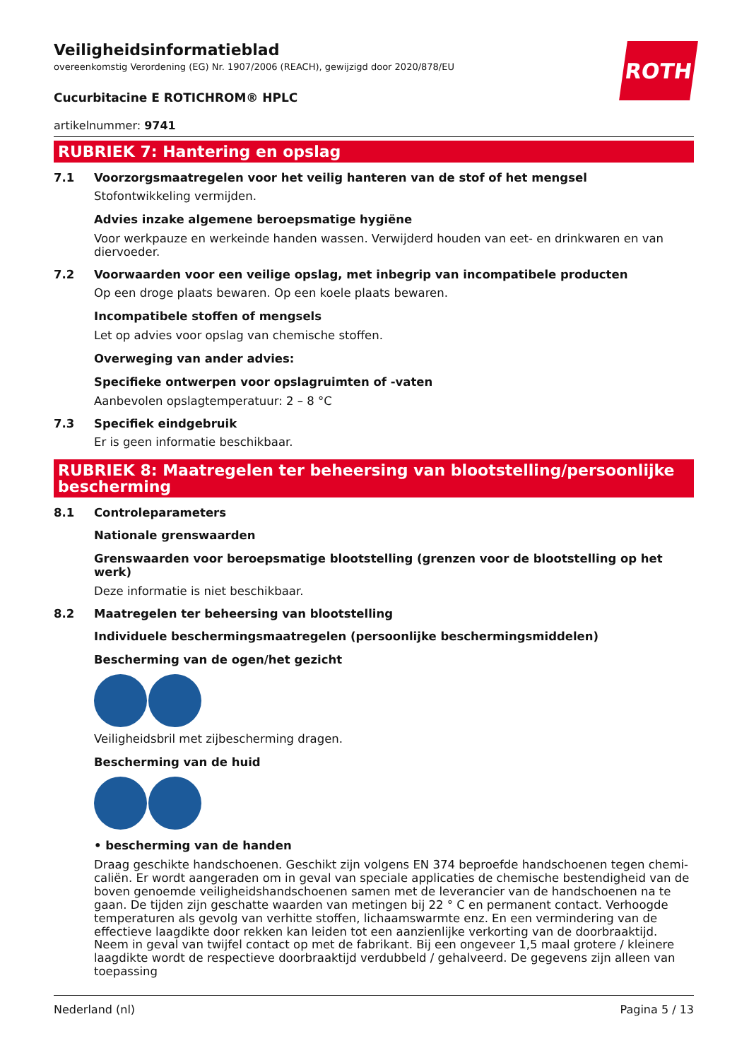ROTH
Veiligheidsinformatieblad
overeenkomstig Verordening (EG) Nr. 1907/2006 (REACH), gewijzigd door 2020/878/EU
Cucurbitacine E ROTICHROM® HPLC
artikelnummer: 9741
RUBRIEK 7: Hantering en opslag
7.1 Voorzorgsmaatregelen voor het veilig hanteren van de stof of het mengsel
Stofontwikkeling vermijden.
Advies inzake algemene beroepsmatige hygiëne
Voor werkpauze en werkeinde handen wassen. Verwijderd houden van eet- en drinkwaren en van diervoeder.
7.2 Voorwaarden voor een veilige opslag, met inbegrip van incompatibele producten
Op een droge plaats bewaren. Op een koele plaats bewaren.
Incompatibele stoffen of mengsels
Let op advies voor opslag van chemische stoffen.
Overweging van ander advies:
Specifieke ontwerpen voor opslagruimten of -vaten
Aanbevolen opslagtemperatuur: 2 – 8 °C
7.3 Specifiek eindgebruik
Er is geen informatie beschikbaar.
RUBRIEK 8: Maatregelen ter beheersing van blootstelling/persoonlijke bescherming
8.1 Controleparameters
Nationale grenswaarden
Grenswaarden voor beroepsmatige blootstelling (grenzen voor de blootstelling op het werk)
Deze informatie is niet beschikbaar.
8.2 Maatregelen ter beheersing van blootstelling
Individuele beschermingsmaatregelen (persoonlijke beschermingsmiddelen)
Bescherming van de ogen/het gezicht
Veiligheidsbril met zijbescherming dragen.
Bescherming van de huid
• bescherming van de handen
Draag geschikte handschoenen. Geschikt zijn volgens EN 374 beproefde handschoenen tegen chemi­caliën. Er wordt aangeraden om in geval van speciale applicaties de chemische bestendigheid van de boven genoemde veiligheidshandschoenen samen met de leverancier van de handschoenen na te gaan. De tijden zijn geschatte waarden van metingen bij 22 ° C en permanent contact. Verhoogde temperaturen als gevolg van verhitte stoffen, lichaamswarmte enz. En een vermindering van de effec­tieve laagdikte door rekken kan leiden tot een aanzienlijke verkorting van de doorbraaktijd. Neem in geval van twijfel contact op met de fabrikant. Bij een ongeveer 1,5 maal grotere / kleinere laagdikte wordt de respectieve doorbraaktijd verdubbeld / gehalveerd. De gegevens zijn alleen van toepassing
Nederland (nl) Pagina 5 / 13